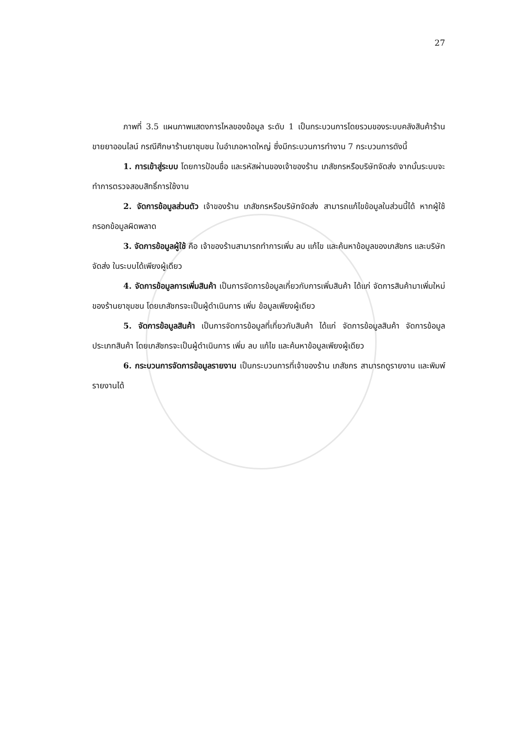27
ภาพที่ 3.5 แผนภาพแสดงการไหลของข้อมูล ระดับ 1 เป็นกระบวนการโดยรวมของระบบคลังสินค้าร้านขายยาออนไลน์ กรณีศึกษาร้านยาชุมชน ในอำเภอหาดใหญ่ ซึ่งมีกระบวนการทำงาน 7 กระบวนการดังนี้
1. การเข้าสู่ระบบ โดยการป้อนชื่อ และรหัสผ่านของเจ้าของร้าน เภสัชกรหรือบริษัทจัดส่ง จากนั้นระบบจะทำการตรวจสอบสิทธิ์การใช้งาน
2. จัดการข้อมูลส่วนตัว เจ้าของร้าน เภสัชกรหรือบริษัทจัดส่ง สามารถแก้ไขข้อมูลในส่วนนี้ได้ หากผู้ใช้กรอกข้อมูลผิดพลาด
3. จัดการข้อมูลผู้ใช้ คือ เจ้าของร้านสามารถทำการเพิ่ม ลบ แก้ไข และค้นหาข้อมูลของเภสัชกร และบริษัทจัดส่ง ในระบบได้เพียงผู้เดียว
4. จัดการข้อมูลการเพิ่มสินค้า เป็นการจัดการข้อมูลเกี่ยวกับการเพิ่มสินค้า ได้แก่ จัดการสินค้ามาเพิ่มใหม่ของร้านยาชุมชน โดยเภสัชกรจะเป็นผู้ดำเนินการ เพิ่ม ข้อมูลเพียงผู้เดียว
5. จัดการข้อมูลสินค้า เป็นการจัดการข้อมูลที่เกี่ยวกับสินค้า ได้แก่ จัดการข้อมูลสินค้า จัดการข้อมูลประเภทสินค้า โดยเภสัชกรจะเป็นผู้ดำเนินการ เพิ่ม ลบ แก้ไข และค้นหาข้อมูลเพียงผู้เดียว
6. กระบวนการจัดการข้อมูลรายงาน เป็นกระบวนการที่เจ้าของร้าน เภสัชกร สามารถดูรายงาน และพิมพ์รายงานได้